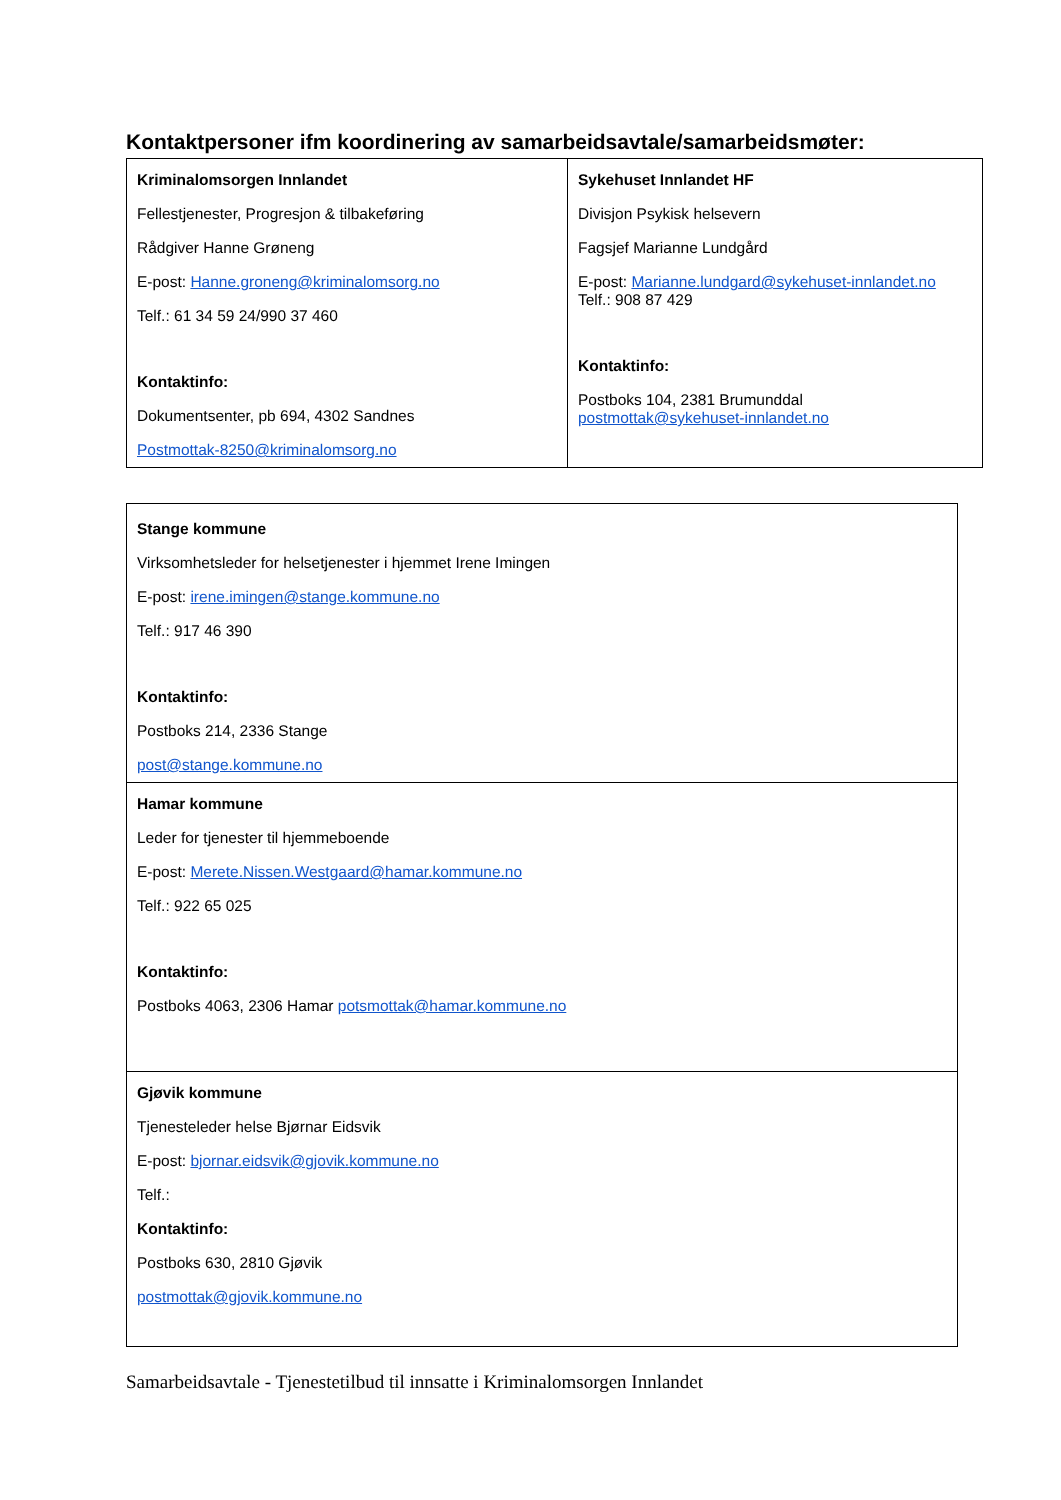Kontaktpersoner ifm koordinering av samarbeidsavtale/samarbeidsmøter:
| Kriminalomsorgen Innlandet Fellestjenester, Progresjon & tilbakeføring Rådgiver Hanne Grøneng E-post: Hanne.groneng@kriminalomsorg.no Telf.: 61 34 59 24/990 37 460 Kontaktinfo: Dokumentsenter, pb 694, 4302 Sandnes Postmottak-8250@kriminalomsorg.no | Sykehuset Innlandet HF Divisjon Psykisk helsevern Fagsjef Marianne Lundgård E-post: Marianne.lundgard@sykehuset-innlandet.no Telf.: 908 87 429 Kontaktinfo: Postboks 104, 2381 Brumunddal postmottak@sykehuset-innlandet.no |
| Stange kommune Virksomhetsleder for helsetjenester i hjemmet Irene Imingen E-post: irene.imingen@stange.kommune.no Telf.: 917 46 390 Kontaktinfo: Postboks 214, 2336 Stange post@stange.kommune.no |
| Hamar kommune Leder for tjenester til hjemmeboende E-post: Merete.Nissen.Westgaard@hamar.kommune.no Telf.: 922 65 025 Kontaktinfo: Postboks 4063, 2306 Hamar potsmottak@hamar.kommune.no |
| Gjøvik kommune Tjenesteleder helse Bjørnar Eidsvik E-post: bjornar.eidsvik@gjovik.kommune.no Telf.: Kontaktinfo: Postboks 630, 2810 Gjøvik postmottak@gjovik.kommune.no |
Samarbeidsavtale - Tjenestetilbud til innsatte i Kriminalomsorgen Innlandet